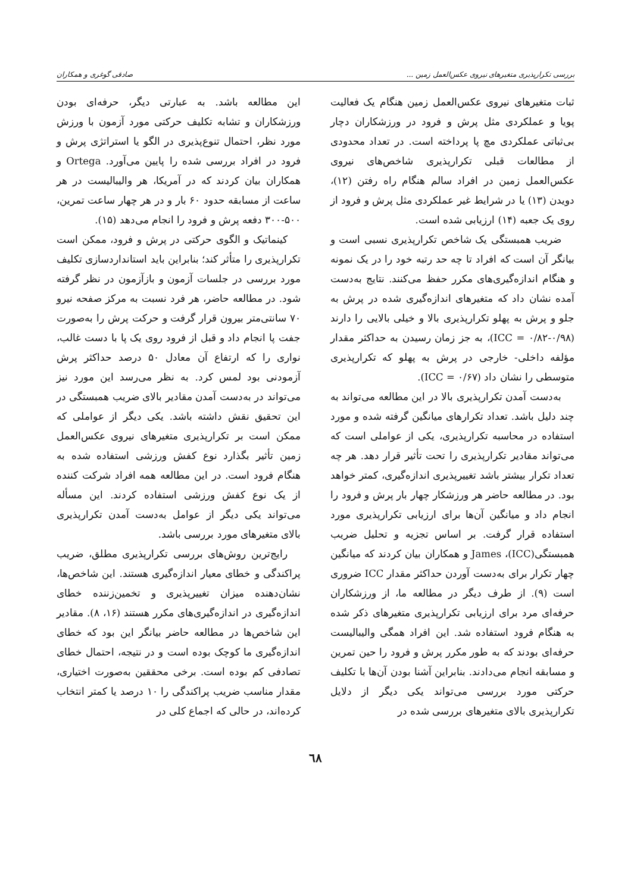بررسی تکرارپذیری متغیرهای نیروی عکس‌العمل زمین ... صادقی گوغری و همکاران
ثبات متغیرهای نیروی عکس‌العمل زمین هنگام یک فعالیت پویا و عملکردی مثل پرش و فرود در ورزشکاران دچار بی‌ثباتی عملکردی مچ پا پرداخته است. در تعداد محدودی از مطالعات قبلی تکرارپذیری شاخص‌های نیروی عکس‌العمل زمین در افراد سالم هنگام راه رفتن (۱۲)، دویدن (۱۳) یا در شرایط غیر عملکردی مثل پرش و فرود از روی یک جعبه (۱۴) ارزیابی شده است.
ضریب همبستگی یک شاخص تکرارپذیری نسبی است و بیانگر آن است که افراد تا چه حد رتبه خود را در یک نمونه و هنگام اندازه‌گیری‌های مکرر حفظ می‌کنند. نتایج به‌دست آمده نشان داد که متغیرهای اندازه‌گیری شده در پرش به جلو و پرش به پهلو تکرارپذیری بالا و خیلی بالایی را دارند (ICC = ۰/۸۲-۰/۹۸)، به جز زمان رسیدن به حداکثر مقدار مؤلفه داخلی- خارجی در پرش به پهلو که تکرارپذیری متوسطی را نشان داد (ICC = ۰/۶۷).
به‌دست آمدن تکرارپذیری بالا در این مطالعه می‌تواند به چند دلیل باشد. تعداد تکرارهای میانگین گرفته شده و مورد استفاده در محاسبه تکرارپذیری، یکی از عواملی است که می‌تواند مقادیر تکرارپذیری را تحت تأثیر قرار دهد. هر چه تعداد تکرار بیشتر باشد تغییرپذیری اندازه‌گیری، کمتر خواهد بود. در مطالعه حاضر هر ورزشکار چهار بار پرش و فرود را انجام داد و میانگین آن‌ها برای ارزیابی تکرارپذیری مورد استفاده قرار گرفت. بر اساس تجزیه و تحلیل ضریب همبستگی(ICC)، James و همکاران بیان کردند که میانگین چهار تکرار برای به‌دست آوردن حداکثر مقدار ICC ضروری است (۹). از طرف دیگر در مطالعه ما، از ورزشکاران حرفه‌ای مرد برای ارزیابی تکرارپذیری متغیرهای ذکر شده به هنگام فرود استفاده شد. این افراد همگی والیبالیست حرفه‌ای بودند که به طور مکرر پرش و فرود را حین تمرین و مسابقه انجام می‌دادند. بنابراین آشنا بودن آن‌ها با تکلیف حرکتی مورد بررسی می‌تواند یکی دیگر از دلایل تکرارپذیری بالای متغیرهای بررسی شده در
این مطالعه باشد. به عبارتی دیگر، حرفه‌ای بودن ورزشکاران و تشابه تکلیف حرکتی مورد آزمون با ورزش مورد نظر، احتمال تنوع‌پذیری در الگو یا استراتژی پرش و فرود در افراد بررسی شده را پایین می‌آورد. Ortega و همکاران بیان کردند که در آمریکا، هر والیبالیست در هر ساعت از مسابقه حدود ۶۰ بار و در هر چهار ساعت تمرین، ۵۰۰-۳۰۰ دفعه پرش و فرود را انجام می‌دهد (۱۵).
کینماتیک و الگوی حرکتی در پرش و فرود، ممکن است تکرارپذیری را متأثر کند؛ بنابراین باید استانداردسازی تکلیف مورد بررسی در جلسات آزمون و بازآزمون در نظر گرفته شود. در مطالعه حاضر، هر فرد نسبت به مرکز صفحه نیرو ۷۰ سانتی‌متر بیرون قرار گرفت و حرکت پرش را به‌صورت جفت پا انجام داد و قبل از فرود روی یک پا با دست غالب، نواری را که ارتفاع آن معادل ۵۰ درصد حداکثر پرش آزمودنی بود لمس کرد. به نظر می‌رسد این مورد نیز می‌تواند در به‌دست آمدن مقادیر بالای ضریب همبستگی در این تحقیق نقش داشته باشد. یکی دیگر از عواملی که ممکن است بر تکرارپذیری متغیرهای نیروی عکس‌العمل زمین تأثیر بگذارد نوع کفش ورزشی استفاده شده به هنگام فرود است. در این مطالعه همه افراد شرکت کننده از یک نوع کفش ورزشی استفاده کردند. این مسأله می‌تواند یکی دیگر از عوامل به‌دست آمدن تکرارپذیری بالای متغیرهای مورد بررسی باشد.
رایج‌ترین روش‌های بررسی تکرارپذیری مطلق، ضریب پراکندگی و خطای معیار اندازه‌گیری هستند. این شاخص‌ها، نشان‌دهنده میزان تغییرپذیری و تخمین‌زننده خطای اندازه‌گیری در اندازه‌گیری‌های مکرر هستند (۱۶، ۸). مقادیر این شاخص‌ها در مطالعه حاضر بیانگر این بود که خطای اندازه‌گیری ما کوچک بوده است و در نتیجه، احتمال خطای تصادفی کم بوده است. برخی محققین به‌صورت اختیاری، مقدار مناسب ضریب پراکندگی را ۱۰ درصد یا کمتر انتخاب کرده‌اند، در حالی که اجماع کلی در
٦٨